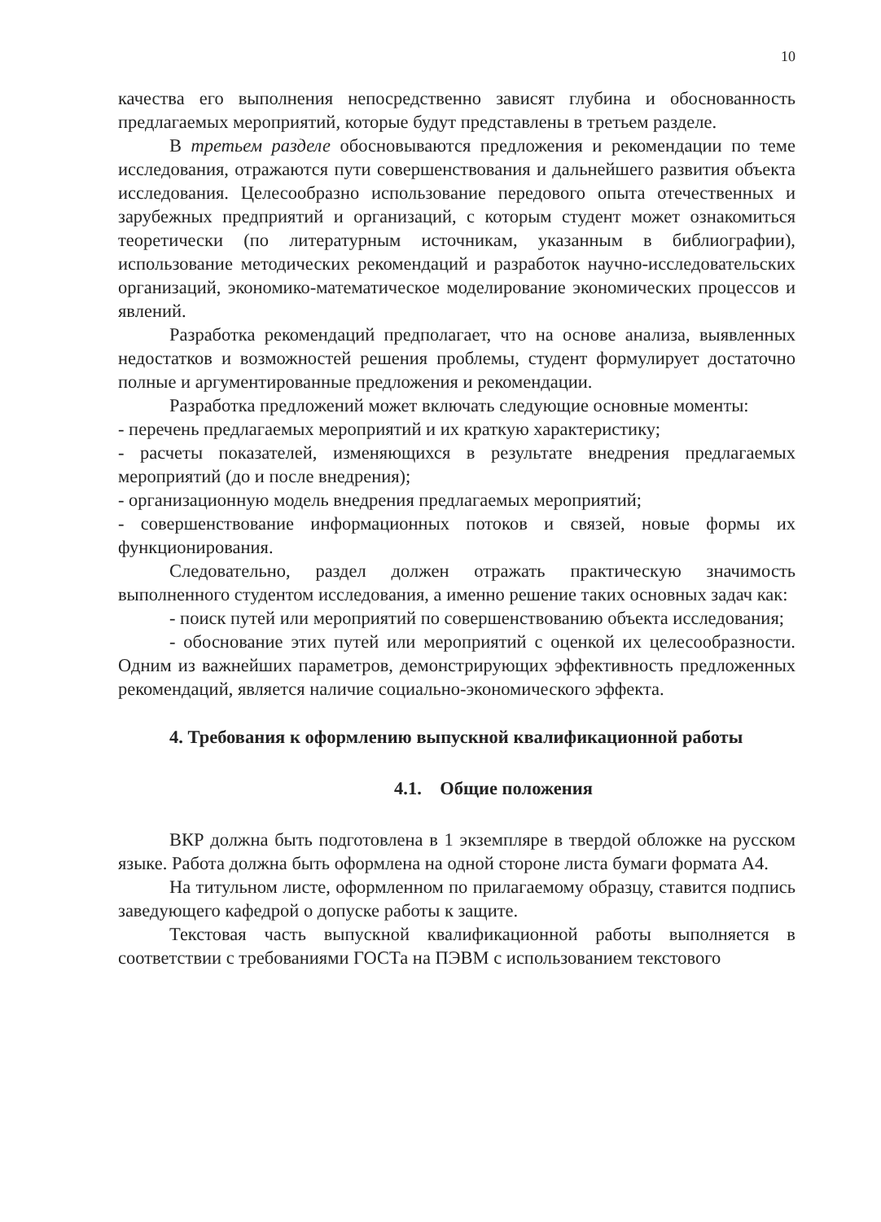10
качества его выполнения непосредственно зависят глубина и обоснованность предлагаемых мероприятий, которые будут представлены в третьем разделе.
В третьем разделе обосновываются предложения и рекомендации по теме исследования, отражаются пути совершенствования и дальнейшего развития объекта исследования. Целесообразно использование передового опыта отечественных и зарубежных предприятий и организаций, с которым студент может ознакомиться теоретически (по литературным источникам, указанным в библиографии), использование методических рекомендаций и разработок научно-исследовательских организаций, экономико-математическое моделирование экономических процессов и явлений.
Разработка рекомендаций предполагает, что на основе анализа, выявленных недостатков и возможностей решения проблемы, студент формулирует достаточно полные и аргументированные предложения и рекомендации.
Разработка предложений может включать следующие основные моменты:
- перечень предлагаемых мероприятий и их краткую характеристику;
- расчеты показателей, изменяющихся в результате внедрения предлагаемых мероприятий (до и после внедрения);
- организационную модель внедрения предлагаемых мероприятий;
- совершенствование информационных потоков и связей, новые формы их функционирования.
Следовательно, раздел должен отражать практическую значимость выполненного студентом исследования, а именно решение таких основных задач как:
- поиск путей или мероприятий по совершенствованию объекта исследования;
- обоснование этих путей или мероприятий с оценкой их целесообразности. Одним из важнейших параметров, демонстрирующих эффективность предложенных рекомендаций, является наличие социально-экономического эффекта.
4. Требования к оформлению выпускной квалификационной работы
4.1. Общие положения
ВКР должна быть подготовлена в 1 экземпляре в твердой обложке на русском языке. Работа должна быть оформлена на одной стороне листа бумаги формата А4.
На титульном листе, оформленном по прилагаемому образцу, ставится подпись заведующего кафедрой о допуске работы к защите.
Текстовая часть выпускной квалификационной работы выполняется в соответствии с требованиями ГОСТа на ПЭВМ с использованием текстового